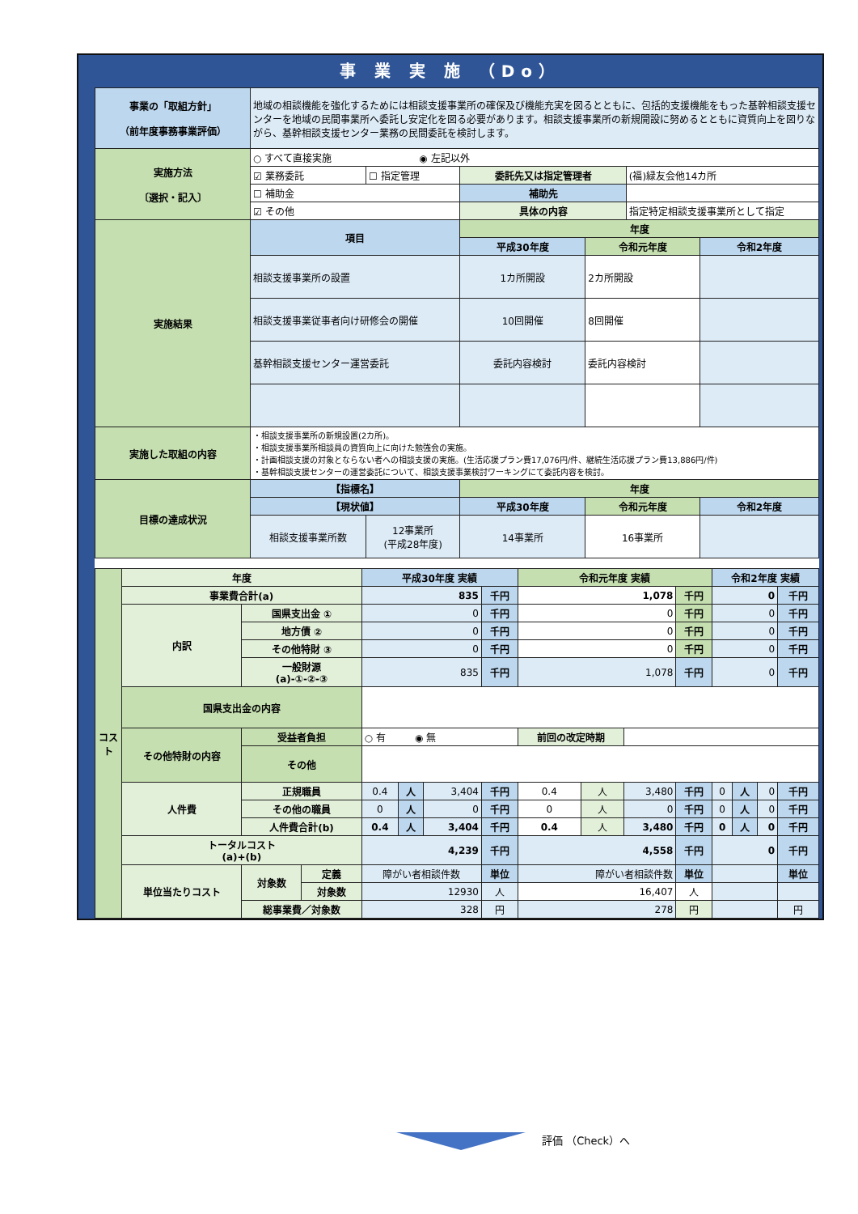事 業 実 施 （Do）
| 事業の「取組方針」 （前年度事務事業評価） | 地域の相談機能を強化するためには相談支援事業所の確保及び機能充実を図るとともに、包括的支援機能をもった基幹相談支援センターを地域の民間事業所へ委託し安定化を図る必要があります。相談支援事業所の新規開設に努めるとともに資質向上を図りながら、基幹相談支援センター業務の民間委託を検討します。 | | | | | |
| 実施方法 〔選択・記入〕 | ○ すべて直接実施 ◉ 左記以外 | | | | | |
| | ☑ 業務委託 | ☐ 指定管理 | 委託先又は指定管理者 | | (福)緑友会他14カ所 | |
| | ☐ 補助金 | | 補助先 | | | |
| | ☑ その他 | | 具体の内容 | | 指定特定相談支援事業所として指定 | |
| 実施結果 | 項目 | | 年度 | | | |
| | | | 平成30年度 | 令和元年度 | | 令和2年度 |
| | 相談支援事業所の設置 | | 1カ所開設 | 2カ所開設 | | |
| | 相談支援事業従事者向け研修会の開催 | | 10回開催 | 8回開催 | | |
| | 基幹相談支援センター運営委託 | | 委託内容検討 | 委託内容検討 | | |
| 実施した取組の内容 | ・相談支援事業所の新規設置(2カ所)。 ・相談支援事業所相談員の資質向上に向けた勉強会の実施。 ・計画相談支援の対象とならない者への相談支援の実施。(生活応援プラン費17,076円/件、継続生活応援プラン費13,886円/件) ・基幹相談支援センターの運営委託について、相談支援事業検討ワーキングにて委託内容を検討。 | | | | | |
| 目標の達成状況 | 【指標名】 | | 年度 | | | |
| | 【現状値】 | | 平成30年度 | 令和元年度 | | 令和2年度 |
| | 相談支援事業所数 | 12事業所 (平成28年度) | 14事業所 | 16事業所 | | |
| コスト | 年度 | | | 平成30年度 実績 | | | | 令和元年度 実績 | | | | 令和2年度 実績 | | | |
| | 事業費合計(a) | | | 835 | | | 千円 | 1,078 | | | 千円 | 0 | | | 千円 |
| | 内訳 | 国県支出金 ① | | 0 | | | 千円 | 0 | | | 千円 | 0 | | | 千円 |
| | | 地方債 ② | | 0 | | | 千円 | 0 | | | 千円 | 0 | | | 千円 |
| | | その他特財 ③ | | 0 | | | 千円 | 0 | | | 千円 | 0 | | | 千円 |
| | | 一般財源 (a)-①-②-③ | | 835 | | | 千円 | 1,078 | | | 千円 | 0 | | | 千円 |
| | 国県支出金の内容 | | | | | | | | | | | | | | |
| | その他特財の内容 | 受益者負担 | | ○ 有 ◉ 無 | | | | 前回の改定時期 | | | | | | | |
| | | その他 | | | | | | | | | | | | | |
| | 人件費 | 正規職員 | | 0.4 | 人 | 3,404 | 千円 | 0.4 | 人 | 3,480 | 千円 | 0 | 人 | 0 | 千円 |
| | | その他の職員 | | 0 | 人 | 0 | 千円 | 0 | 人 | 0 | 千円 | 0 | 人 | 0 | 千円 |
| | | 人件費合計(b) | | 0.4 | 人 | 3,404 | 千円 | 0.4 | 人 | 3,480 | 千円 | 0 | 人 | 0 | 千円 |
| | トータルコスト (a)+(b) | | | 4,239 | | | 千円 | 4,558 | | | 千円 | 0 | | | 千円 |
| | 単位当たりコスト | 対象数 | 定義 | 障がい者相談件数 | | | 単位 | 障がい者相談件数 | | | 単位 | | | | 単位 |
| | | | 対象数 | 12930 | | | 人 | 16,407 | | | 人 | | | | |
| | | 総事業費／対象数 | | 328 | | | 円 | 278 | | | 円 | | | | 円 |
評価 （Check）へ